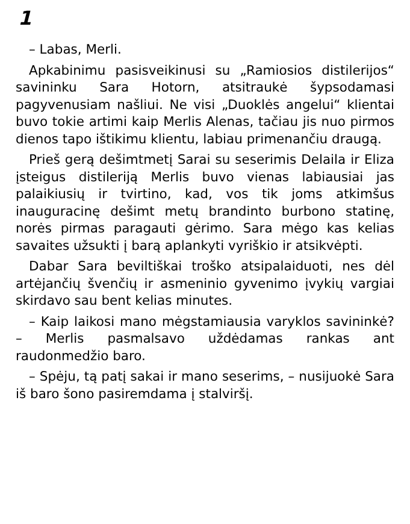1
– Labas, Merli.
Apkabinimu pasisveikinusi su „Ramiosios distilerijos“ savininku Sara Hotorn, atsitraukė šypsodamasi pagyvenusiam našliui. Ne visi „Duoklės angelui“ klientai buvo tokie artimi kaip Merlis Alenas, tačiau jis nuo pirmos dienos tapo ištikimu klientu, labiau primenančiu draugą.
Prieš gerą dešimtmetį Sarai su seserimis Delaila ir Eliza įsteigus distileriją Merlis buvo vienas labiausiai jas palaikiusių ir tvirtino, kad, vos tik joms atkimšus inauguracinę dešimt metų brandinto burbono statinę, norės pirmas paragauti gėrimo. Sara mėgo kas kelias savaites užsukti į barą aplankyti vyriškio ir atsikvėpti.
Dabar Sara beviltiškai troško atsipalaiduoti, nes dėl artėjančių švenčių ir asmeninio gyvenimo įvykių vargiai skirdavo sau bent kelias minutes.
– Kaip laikosi mano mėgstamiausia varyklos savininkė? – Merlis pasmalsavo uždėdamas rankas ant raudonmedžio baro.
– Spėju, tą patį sakai ir mano seserims, – nusijuokė Sara iš baro šono pasiremdama į stalviršį.